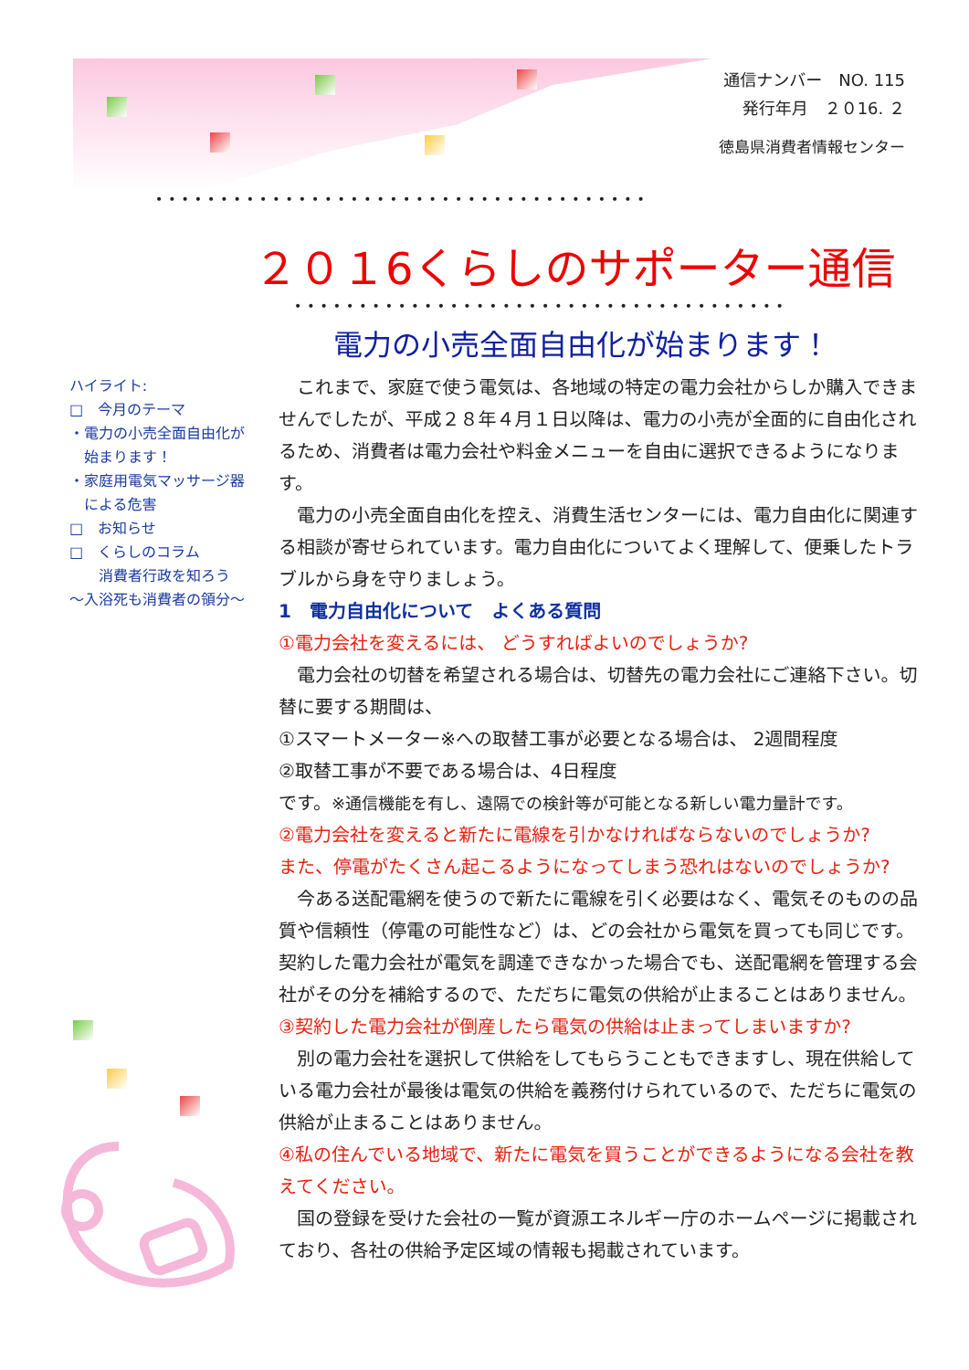通信ナンバー　NO. 115
発行年月　２０16. ２
徳島県消費者情報センター
••••••••••••••••••••••••••••••••••••••
２０１6くらしのサポーター通信
••••••••••••••••••••••••••••••••••••••
電力の小売全面自由化が始まります！
ハイライト:
□　今月のテーマ
・電力の小売全面自由化が
　始まります！
・家庭用電気マッサージ器
　による危害
□　お知らせ
□　くらしのコラム
　　消費者行政を知ろう
～入浴死も消費者の領分～
　これまで、家庭で使う電気は、各地域の特定の電力会社からしか購入できませんでしたが、平成２８年４月１日以降は、電力の小売が全面的に自由化されるため、消費者は電力会社や料金メニューを自由に選択できるようになります。
　電力の小売全面自由化を控え、消費生活センターには、電力自由化に関連する相談が寄せられています。電力自由化についてよく理解して、便乗したトラブルから身を守りましょう。
1　電力自由化について　よくある質問
①電力会社を変えるには、 どうすればよいのでしょうか?
　電力会社の切替を希望される場合は、切替先の電力会社にご連絡下さい。切替に要する期間は、
①スマートメーター※への取替工事が必要となる場合は、 2週間程度
②取替工事が不要である場合は、4日程度
です。※通信機能を有し、遠隔での検針等が可能となる新しい電力量計です。
②電力会社を変えると新たに電線を引かなければならないのでしょうか?
また、停電がたくさん起こるようになってしまう恐れはないのでしょうか?
　今ある送配電網を使うので新たに電線を引く必要はなく、電気そのものの品質や信頼性（停電の可能性など）は、どの会社から電気を買っても同じです。契約した電力会社が電気を調達できなかった場合でも、送配電網を管理する会社がその分を補給するので、ただちに電気の供給が止まることはありません。
③契約した電力会社が倒産したら電気の供給は止まってしまいますか?
　別の電力会社を選択して供給をしてもらうこともできますし、現在供給している電力会社が最後は電気の供給を義務付けられているので、ただちに電気の供給が止まることはありません。
④私の住んでいる地域で、新たに電気を買うことができるようになる会社を教えてください。
　国の登録を受けた会社の一覧が資源エネルギー庁のホームページに掲載されており、各社の供給予定区域の情報も掲載されています。